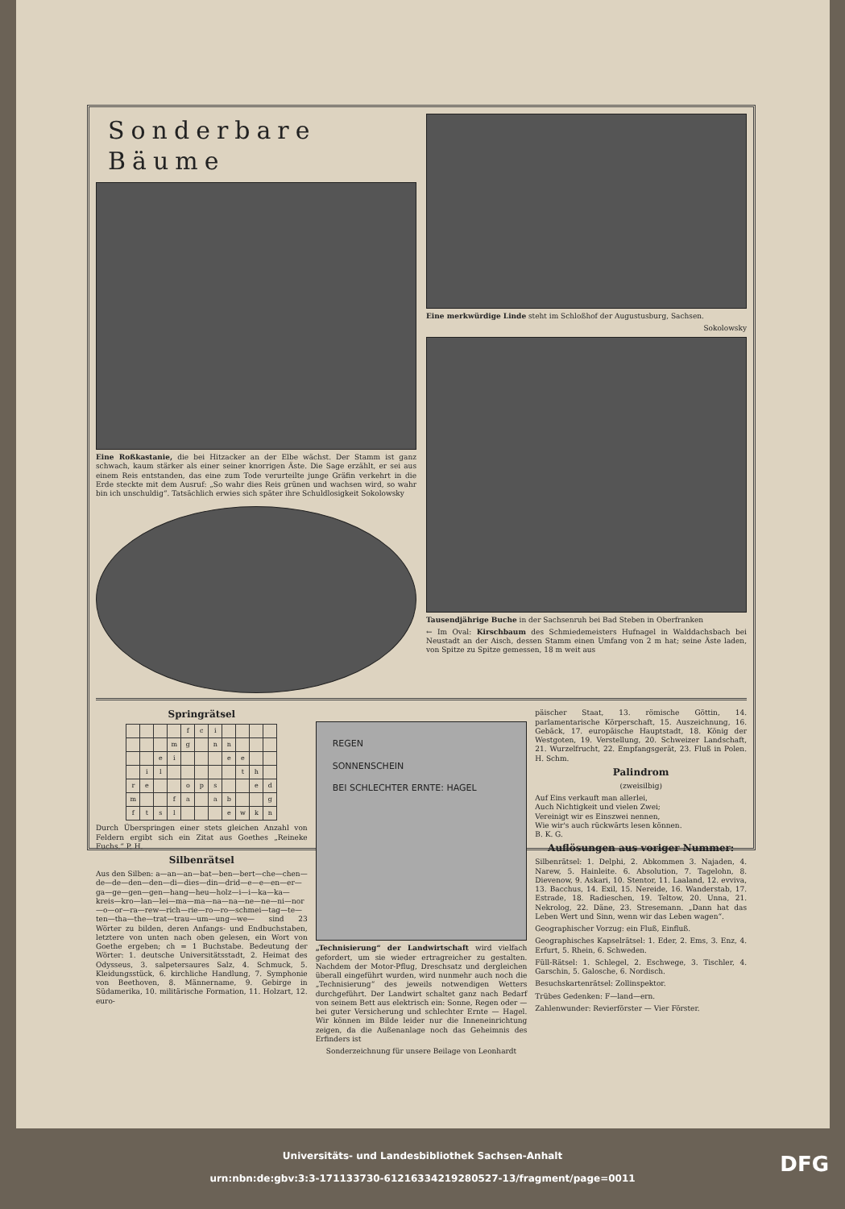Sonderbare Bäume
Eine Roßkastanie, die bei Hitzacker an der Elbe wächst. Der Stamm ist ganz schwach, kaum stärker als einer seiner knorrigen Äste. Die Sage erzählt, er sei aus einem Reis entstanden, das eine zum Tode verurteilte junge Gräfin verkehrt in die Erde steckte mit dem Ausruf: „So wahr dies Reis grünen und wachsen wird, so wahr bin ich unschuldig“. Tatsächlich erwies sich später ihre Schuldlosigkeit Sokolowsky
Eine merkwürdige Linde steht im Schloßhof der Augustusburg, Sachsen.
Sokolowsky
Tausendjährige Buche in der Sachsenruh bei Bad Steben in Oberfranken
← Im Oval: Kirschbaum des Schmiedemeisters Hufnagel in Walddachsbach bei Neustadt an der Aisch, dessen Stamm einen Umfang von 2 m hat; seine Äste laden, von Spitze zu Spitze gemessen, 18 m weit aus
Springrätsel
| | | | | f | c | i | | | | |
| | | | m | g | | n | n | | | |
| | | e | i | | | | e | e | | |
| | i | l | | | | | | t | h | |
| r | e | | | o | p | s | | | e | d |
| m | | | f | a | | a | b | | | g |
| f | t | s | l | | | | e | w | k | n |
Durch Überspringen einer stets gleichen Anzahl von Feldern ergibt sich ein Zitat aus Goethes „Reineke Fuchs.“ P. H.
Silbenrätsel
Aus den Silben: a—an—an—bat—ben—bert—che—chen—de—de—den—den—di—dies—din—drid—e—e—en—er—ga—ge—gen—gen—hang—heu—holz—i—i—ka—ka—kreis—kro—lan—lei—ma—ma—na—na—ne—ne—ni—nor—o—or—ra—rew—rich—rie—ro—ro—schmei—tag—te—ten—tha—the—trat—trau—um—ung—we— sind 23 Wörter zu bilden, deren Anfangs- und Endbuchstaben, letztere von unten nach oben gelesen, ein Wort von Goethe ergeben; ch = 1 Buchstabe. Bedeutung der Wörter: 1. deutsche Universitätsstadt, 2. Heimat des Odysseus, 3. salpetersaures Salz, 4. Schmuck, 5. Kleidungsstück, 6. kirchliche Handlung, 7. Symphonie von Beethoven, 8. Männername, 9. Gebirge in Südamerika, 10. militärische Formation, 11. Holzart, 12. euro-
REGEN
SONNENSCHEIN
BEI SCHLECHTER ERNTE: HAGEL
„Technisierung“ der Landwirtschaft wird vielfach gefordert, um sie wieder ertragreicher zu gestalten. Nachdem der Motor-Pflug, Dreschsatz und dergleichen überall eingeführt wurden, wird nunmehr auch noch die „Technisierung“ des jeweils notwendigen Wetters durchgeführt. Der Landwirt schaltet ganz nach Bedarf von seinem Bett aus elektrisch ein: Sonne, Regen oder — bei guter Versicherung und schlechter Ernte — Hagel. Wir können im Bilde leider nur die Inneneinrichtung zeigen, da die Außenanlage noch das Geheimnis des Erfinders ist
Sonderzeichnung für unsere Beilage von Leonhardt
päischer Staat, 13. römische Göttin, 14. parlamentarische Körperschaft, 15. Auszeichnung, 16. Gebäck, 17. europäische Hauptstadt, 18. König der Westgoten, 19. Verstellung, 20. Schweizer Landschaft, 21. Wurzelfrucht, 22. Empfangsgerät, 23. Fluß in Polen. H. Schm.
Palindrom
(zweisilbig)
Auf Eins verkauft man allerlei,
Auch Nichtigkeit und vielen Zwei;
Vereinigt wir es Einszwei nennen,
Wie wir's auch rückwärts lesen können.
B. K. G.
Auflösungen aus voriger Nummer:
Silbenrätsel: 1. Delphi, 2. Abkommen 3. Najaden, 4. Narew, 5. Hainleite. 6. Absolution, 7. Tagelohn, 8. Dievenow, 9. Askari, 10. Stentor, 11. Laaland, 12. evviva, 13. Bacchus, 14. Exil, 15. Nereide, 16. Wanderstab, 17. Estrade, 18. Radieschen, 19. Teltow, 20. Unna, 21. Nekrolog, 22. Däne, 23. Stresemann. „Dann hat das Leben Wert und Sinn, wenn wir das Leben wagen“.
Geographischer Vorzug: ein Fluß, Einfluß.
Geographisches Kapselrätsel: 1. Eder, 2. Ems, 3. Enz, 4. Erfurt, 5. Rhein, 6. Schweden.
Füll-Rätsel: 1. Schlegel, 2. Eschwege, 3. Tischler, 4. Garschin, 5. Galosche, 6. Nordisch.
Besuchskartenrätsel: Zollinspektor.
Trübes Gedenken: F—land—ern.
Zahlenwunder: Revierförster — Vier Förster.
Universitäts- und Landesbibliothek Sachsen-Anhalt
urn:nbn:de:gbv:3:3-171133730-61216334219280527-13/fragment/page=0011
DFG